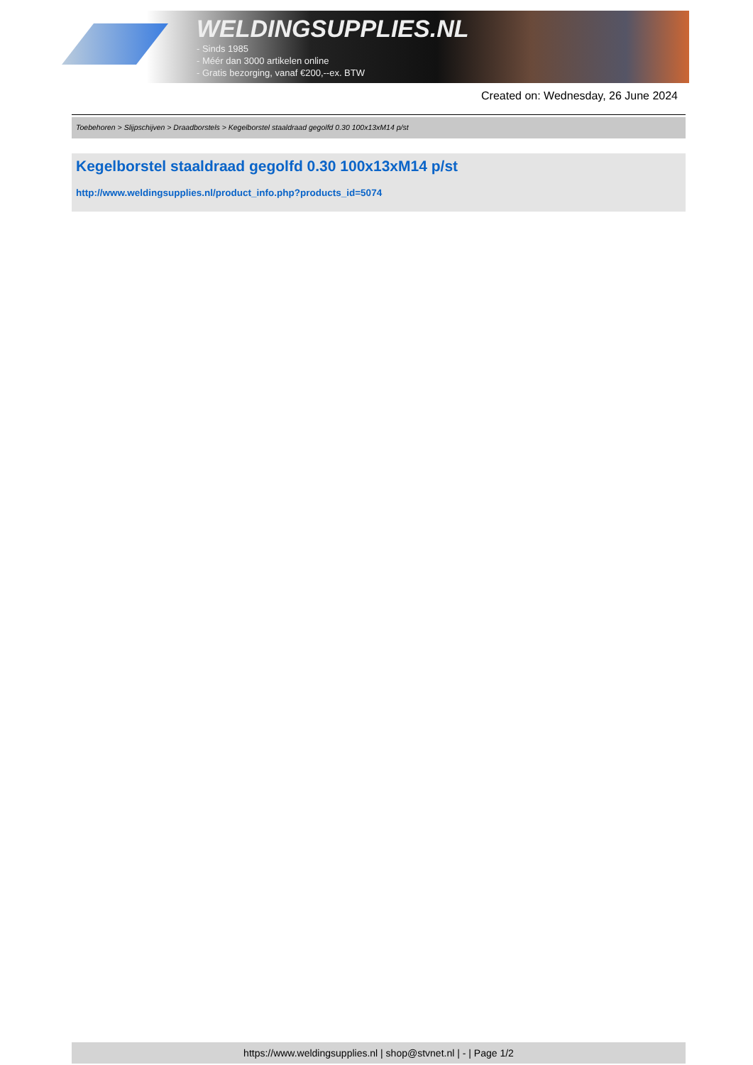WELDINGSUPPLIES.NL
- Sinds 1985
- Méér dan 3000 artikelen online
- Gratis bezorging, vanaf €200,--ex. BTW
Created on: Wednesday, 26 June 2024
Toebehoren > Slijpschijven > Draadborstels > Kegelborstel staaldraad gegolfd 0.30 100x13xM14 p/st
Kegelborstel staaldraad gegolfd 0.30 100x13xM14 p/st
http://www.weldingsupplies.nl/product_info.php?products_id=5074
https://www.weldingsupplies.nl | shop@stvnet.nl | - | Page 1/2